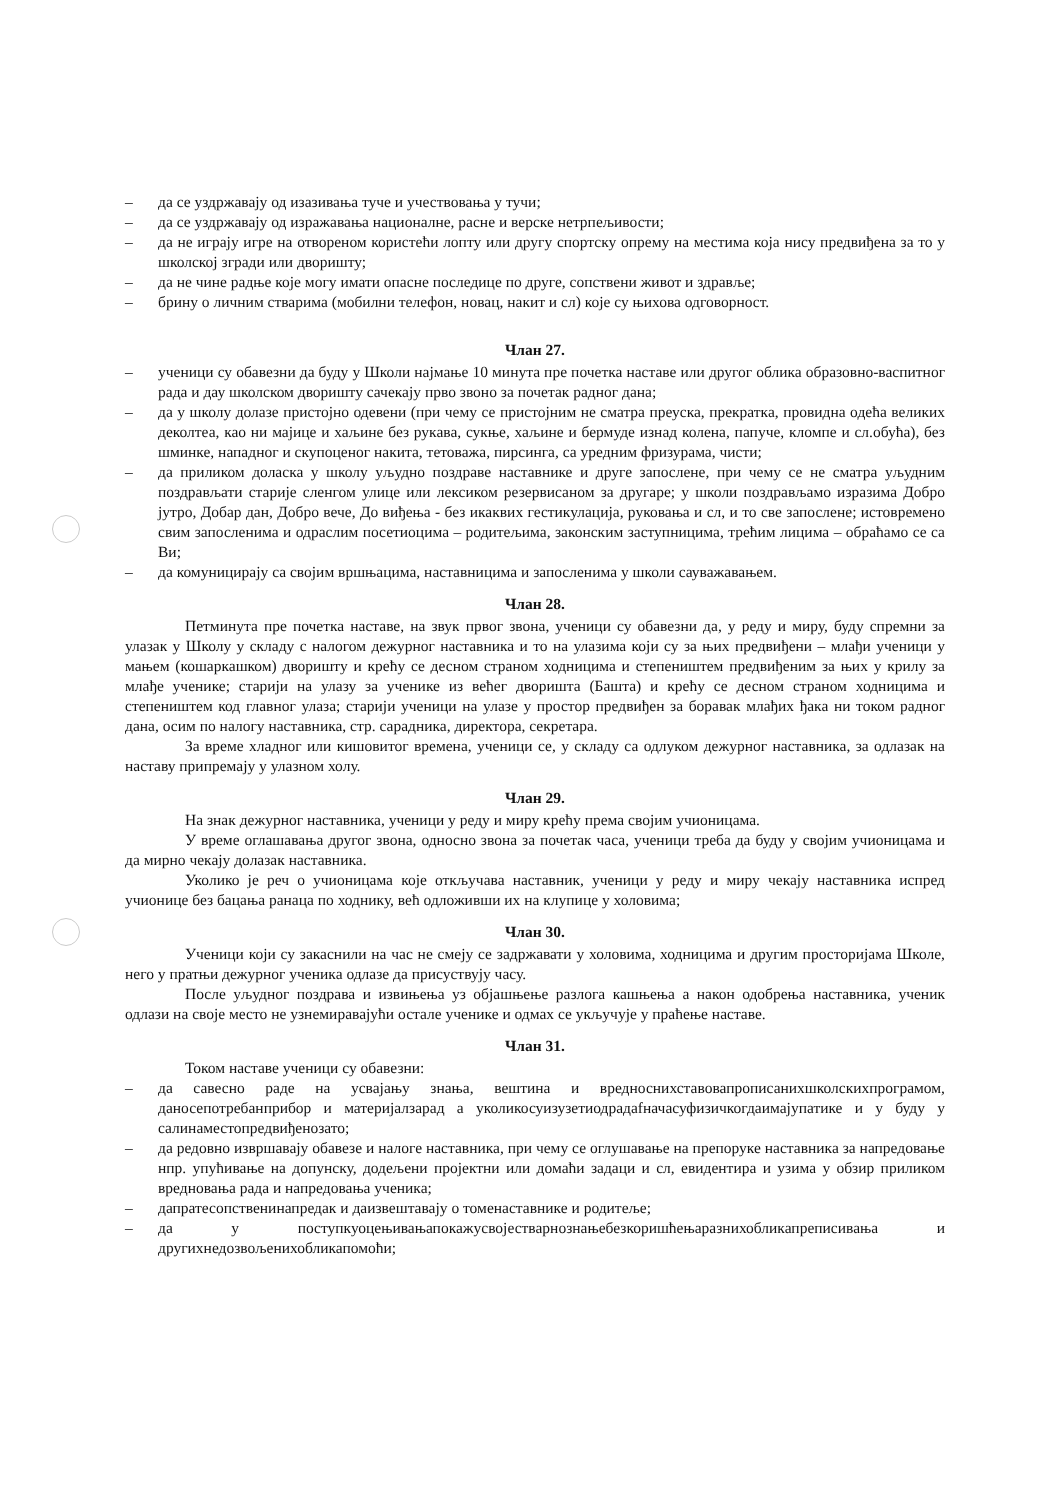– да се уздржавају од изазивања туче и учествовања у тучи;
– да се уздржавају од изражавања националне, расне и верске нетрпељивости;
– да не играју игре на отвореном користећи лопту или другу спортску опрему на местима која нису предвиђена за то у школској згради или дворишту;
– да не чине радње које могу имати опасне последице по друге, сопствени живот и здравље;
– брину о личним стварима (мобилни телефон, новац, накит и сл) које су њихова одговорност.
Члан 27.
– ученици су обавезни да буду у Школи најмање 10 минута пре почетка наставе или другог облика образовно-васпитног рада и дау школском дворишту сачекају прво звоно за почетак радног дана;
– да у школу долазе пристојно одевени (при чему се пристојним не сматра преуска, прекратка, провидна одећа великих деколтеа, као ни мајице и хаљине без рукава, сукње, хаљине и бермуде изнад колена, папуче, кломпе и сл.обућа), без шминке, нападног и скупоценог накита, тетоважа, пирсинга, са уредним фризурама, чисти;
– да приликом доласка у школу уљудно поздраве наставнике и друге запослене, при чему се не сматра уљудним поздрављати старије сленгом улице или лексиком резервисаном за другаре; у школи поздрављамо изразима Добро јутро, Добар дан, Добро вече, До виђења - без икаквих гестикулација, руковања и сл, и то све запослене; истовремено свим запосленима и одраслим посетиоцима – родитељима, законским заступницима, трећим лицима – обраћамо се са Ви;
– да комуницирају са својим вршњацима, наставницима и запосленима у школи сауважавањем.
Члан 28.
Петминута пре почетка наставе, на звук првог звона, ученици су обавезни да, у реду и миру, буду спремни за улазак у Школу у складу с налогом дежурног наставника и то на улазима који су за њих предвиђени – млађи ученици у мањем (кошаркашком) дворишту и крећу се десном страном ходницима и степеништем предвиђеним за њих у крилу за млађе ученике; старији на улазу за ученике из већег дворишта (Башта) и крећу се десном страном ходницима и степеништем код главног улаза; старији ученици на улазе у простор предвиђен за боравак млађих ђака ни током радног дана, осим по налогу наставника, стр. сарадника, директора, секретара.
За време хладног или кишовитог времена, ученици се, у складу са одлуком дежурног наставника, за одлазак на наставу припремају у улазном холу.
Члан 29.
На знак дежурног наставника, ученици у реду и миру крећу према својим учионицама.
У време оглашавања другог звона, односно звона за почетак часа, ученици треба да буду у својим учионицама и да мирно чекају долазак наставника.
Уколико је реч о учионицама које откључава наставник, ученици у реду и миру чекају наставника испред учионице без бацања ранаца по ходнику, већ одложивши их на клупице у холовима;
Члан 30.
Ученици који су закаснили на час не смеју се задржавати у холовима, ходницима и другим просторијама Школе, него у пратњи дежурног ученика одлазе да присуствују часу.
После уљудног поздрава и извињења уз објашњење разлога кашњења а након одобрења наставника, ученик одлази на своје место не узнемиравајући остале ученике и одмах се укључује у праћење наставе.
Члан 31.
Током наставе ученици су обавезни:
– да савесно раде на усвајању знања, вештина и вредноснихставовапрописанихшколскихпрограмом, даносепотребанприбор и материјалзарад а уколикосуизузетиодрадаfначасуфизичкогдаимајупатике и у буду у салинаместопредвиђенозато;
– да редовно извршавају обавезе и налоге наставника, при чему се оглушавање на препоруке наставника за напредовање нпр. упућивање на допунску, додељени пројектни или домаћи задаци и сл, евидентира и узима у обзир приликом вредновања рада и напредовања ученика;
– дапратесопственинапредак и даизвештавају о томенаставнике и родитеље;
– да у поступкуоцењивањапокажусвојестварнознањебезкоришћењаразнихобликапреписивања и другихнедозвољенихобликапомоћи;